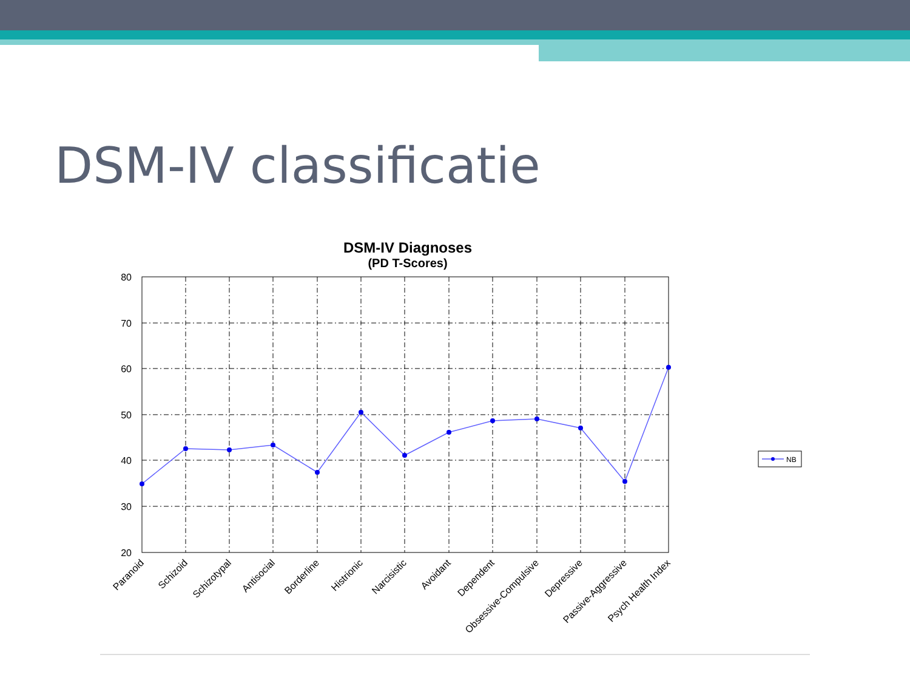DSM-IV classificatie
DSM-IV Diagnoses
(PD T-Scores)
80
70
60
50
40
30
20
Paranoid
Schizoid
Schizotypal
Antisocial
Borderline
Histrionic
Narcisistic
Avoidant
Dependent
Obsessive-Compulsive
Depressive
Passive-Aggressive
Psych Health Index
NB